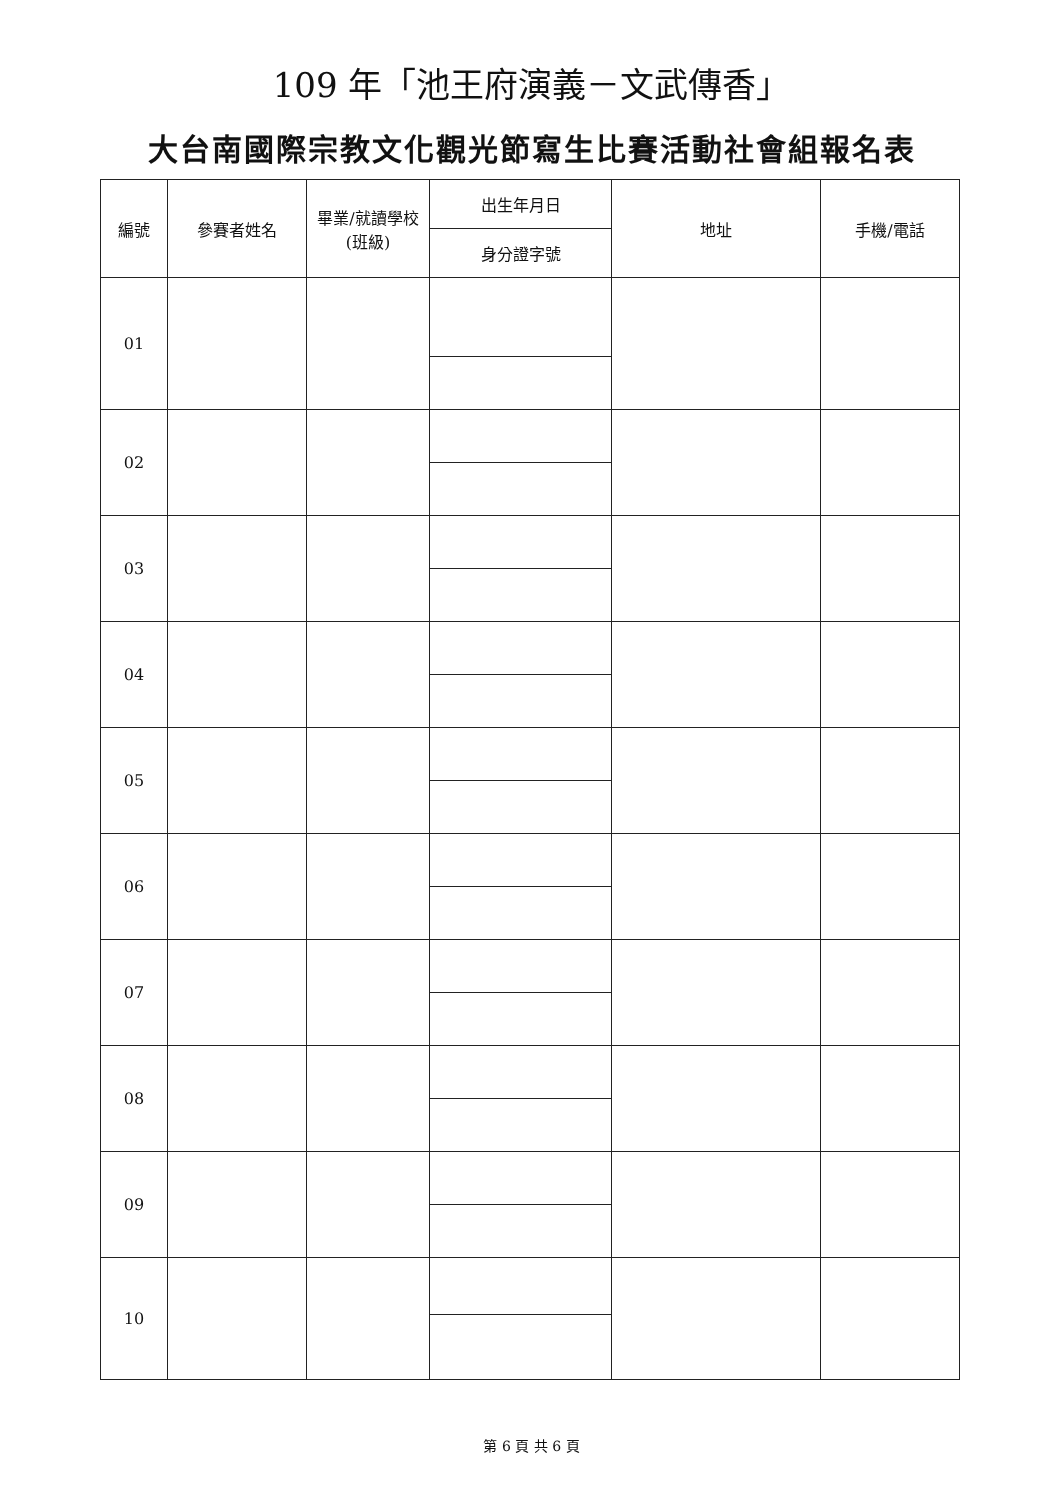109 年「池王府演義－文武傳香」
大台南國際宗教文化觀光節寫生比賽活動社會組報名表
| 編號 | 參賽者姓名 | 畢業/就讀學校(班級) | 出生年月日 | 地址 | 手機/電話 |
| --- | --- | --- | --- | --- | --- |
| | | | 身分證字號 | | |
| 01 | | | | | |
| 02 | | | | | |
| 03 | | | | | |
| 04 | | | | | |
| 05 | | | | | |
| 06 | | | | | |
| 07 | | | | | |
| 08 | | | | | |
| 09 | | | | | |
| 10 | | | | | |
第 6 頁 共 6 頁